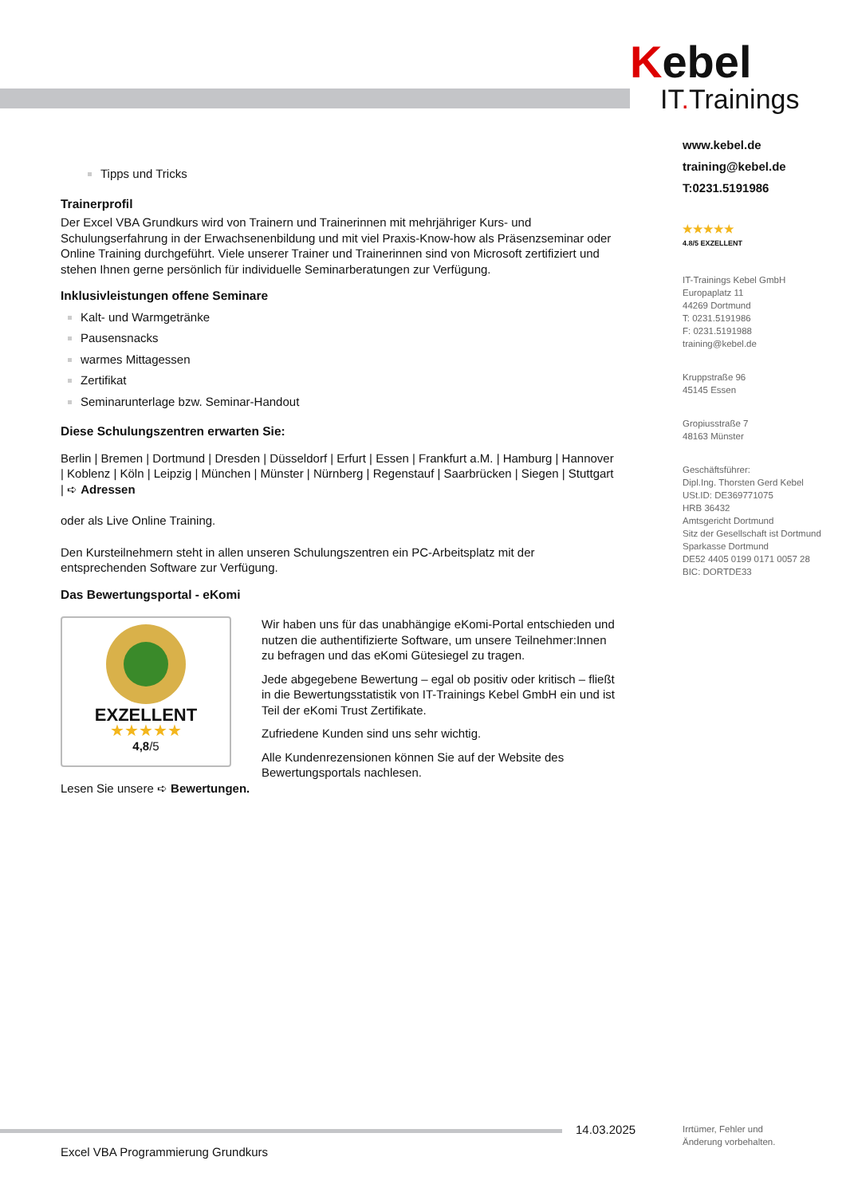Kebel
IT. Trainings
www.kebel.de
training@kebel.de
T:0231.5191986
★★★★★
4.8/5 EXZELLENT
IT-Trainings Kebel GmbH
Europaplatz 11
44269 Dortmund
T: 0231.5191986
F: 0231.5191988
training@kebel.de
Kruppstraße 96
45145 Essen
Gropiusstraße 7
48163 Münster
Geschäftsführer:
Dipl.Ing. Thorsten Gerd Kebel
USt.ID: DE369771075
HRB 36432
Amtsgericht Dortmund
Sitz der Gesellschaft ist Dortmund
Sparkasse Dortmund
DE52 4405 0199 0171 0057 28
BIC: DORTDE33
Tipps und Tricks
Trainerprofil
Der Excel VBA Grundkurs wird von Trainern und Trainerinnen mit mehrjähriger Kurs- und Schulungserfahrung in der Erwachsenenbildung und mit viel Praxis-Know-how als Präsenzseminar oder Online Training durchgeführt. Viele unserer Trainer und Trainerinnen sind von Microsoft zertifiziert und stehen Ihnen gerne persönlich für individuelle Seminarberatungen zur Verfügung.
Inklusivleistungen offene Seminare
Kalt- und Warmgetränke
Pausensnacks
warmes Mittagessen
Zertifikat
Seminarunterlage bzw. Seminar-Handout
Diese Schulungszentren erwarten Sie:
Berlin | Bremen | Dortmund | Dresden | Düsseldorf | Erfurt | Essen | Frankfurt a.M. | Hamburg | Hannover | Koblenz | Köln | Leipzig | München | Münster | Nürnberg | Regenstauf | Saarbrücken | Siegen | Stuttgart | ➪ Adressen
oder als Live Online Training.
Den Kursteilnehmern steht in allen unseren Schulungszentren ein PC-Arbeitsplatz mit der entsprechenden Software zur Verfügung.
Das Bewertungsportal - eKomi
EXZELLENT
★★★★★
4,8/5
Wir haben uns für das unabhängige eKomi-Portal entschieden und nutzen die authentifizierte Software, um unsere Teilnehmer:Innen zu befragen und das eKomi Gütesiegel zu tragen.
Jede abgegebene Bewertung – egal ob positiv oder kritisch – fließt in die Bewertungsstatistik von IT-Trainings Kebel GmbH ein und ist Teil der eKomi Trust Zertifikate.
Zufriedene Kunden sind uns sehr wichtig.
Alle Kundenrezensionen können Sie auf der Website des Bewertungsportals nachlesen.
Lesen Sie unsere ➪ Bewertungen.
14.03.2025
Irrtümer, Fehler und
Änderung vorbehalten.
Excel VBA Programmierung Grundkurs